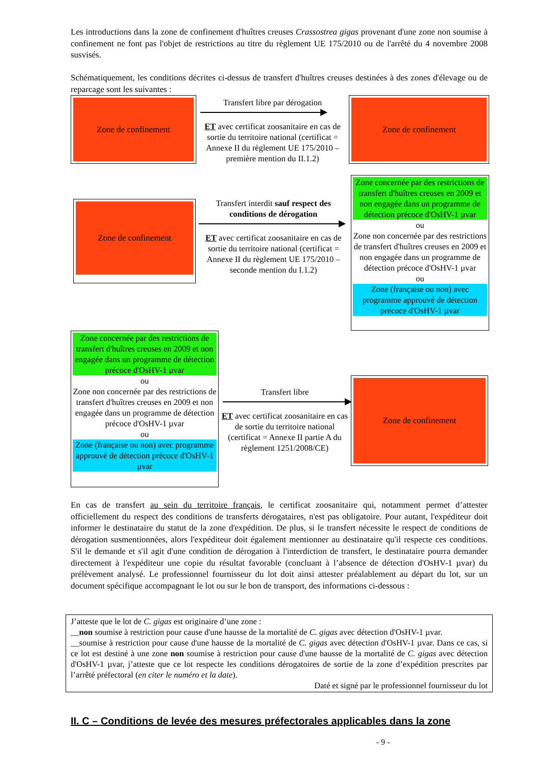Les introductions dans la zone de confinement d'huîtres creuses Crassostrea gigas provenant d'une zone non soumise à confinement ne font pas l'objet de restrictions au titre du règlement UE 175/2010 ou de l'arrêté du 4 novembre 2008 susvisés.
Schématiquement, les conditions décrites ci-dessus de transfert d'huîtres creuses destinées à des zones d'élevage ou de reparcage sont les suivantes :
Zone de confinement
Transfert libre par dérogation
ET avec certificat zoosanitaire en cas de sortie du territoire national (certificat = Annexe II du règlement UE 175/2010 – première mention du II.1.2)
Zone de confinement
Zone de confinement
Transfert interdit sauf respect des conditions de dérogation
ET avec certificat zoosanitaire en cas de sortie du territoire national (certificat = Annexe II du règlement UE 175/2010 – seconde mention du I.1.2)
Zone concernée par des restrictions de transfert d'huîtres creuses en 2009 et non engagée dans un programme de détection précoce d'OsHV-1 µvar
ou
Zone non concernée par des restrictions de transfert d'huîtres creuses en 2009 et non engagée dans un programme de détection précoce d'OsHV-1 µvar
ou
Zone (française ou non) avec programme approuvé de détection précoce d'OsHV-1 µvar
Zone concernée par des restrictions de transfert d'huîtres creuses en 2009 et non engagée dans un programme de détection précoce d'OsHV-1 µvar
ou
Zone non concernée par des restrictions de transfert d'huîtres creuses en 2009 et non engagée dans un programme de détection précoce d'OsHV-1 µvar
ou
Zone (française ou non) avec programme approuvé de détection précoce d'OsHV-1 µvar
Transfert libre
ET avec certificat zoosanitaire en cas de sortie du territoire national (certificat = Annexe II partie A du règlement 1251/2008/CE)
Zone de confinement
En cas de transfert au sein du territoire français, le certificat zoosanitaire qui, notamment permet d’attester officiellement du respect des conditions de transferts dérogataires, n'est pas obligatoire. Pour autant, l'expéditeur doit informer le destinataire du statut de la zone d'expédition. De plus, si le transfert nécessite le respect de conditions de dérogation susmentionnées, alors l'expéditeur doit également mentionner au destinataire qu'il respecte ces conditions. S'il le demande et s'il agit d'une condition de dérogation à l'interdiction de transfert, le destinataire pourra demander directement à l'expéditeur une copie du résultat favorable (concluant à l’absence de détection d'OsHV-1 µvar) du prélèvement analysé. Le professionnel fournisseur du lot doit ainsi attester préalablement au départ du lot, sur un document spécifique accompagnant le lot ou sur le bon de transport, des informations ci-dessous :
J’atteste que le lot de C. gigas est originaire d’une zone :
__non soumise à restriction pour cause d'une hausse de la mortalité de C. gigas avec détection d'OsHV-1 µvar.
__soumise à restriction pour cause d'une hausse de la mortalité de C. gigas avec détection d'OsHV-1 µvar. Dans ce cas, si ce lot est destiné à une zone non soumise à restriction pour cause d'une hausse de la mortalité de C. gigas avec détection d'OsHV-1 µvar, j’atteste que ce lot respecte les conditions dérogatoires de sortie de la zone d’expédition prescrites par l’arrêté préfectoral (en citer le numéro et la date).
Daté et signé par le professionnel fournisseur du lot
II. C – Conditions de levée des mesures préfectorales applicables dans la zone
- 9 -